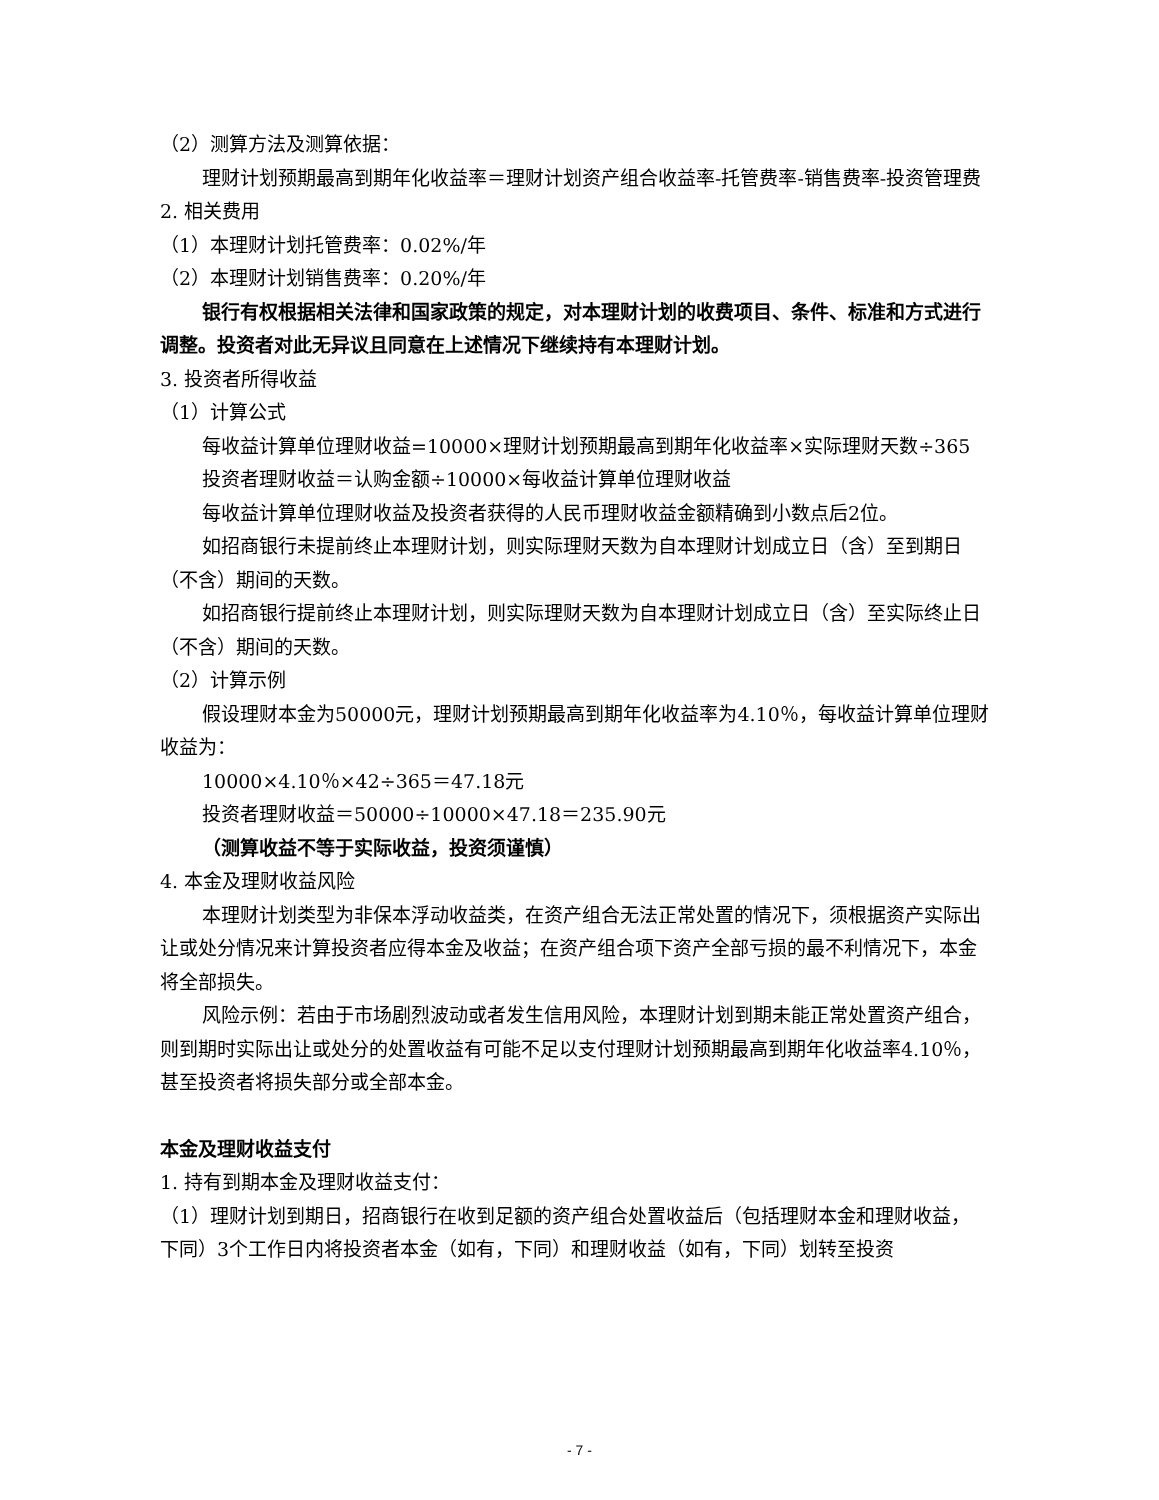（2）测算方法及测算依据：
理财计划预期最高到期年化收益率＝理财计划资产组合收益率-托管费率-销售费率-投资管理费
2. 相关费用
（1）本理财计划托管费率：0.02%/年
（2）本理财计划销售费率：0.20%/年
银行有权根据相关法律和国家政策的规定，对本理财计划的收费项目、条件、标准和方式进行调整。投资者对此无异议且同意在上述情况下继续持有本理财计划。
3. 投资者所得收益
（1）计算公式
每收益计算单位理财收益=10000×理财计划预期最高到期年化收益率×实际理财天数÷365
投资者理财收益＝认购金额÷10000×每收益计算单位理财收益
每收益计算单位理财收益及投资者获得的人民币理财收益金额精确到小数点后2位。
如招商银行未提前终止本理财计划，则实际理财天数为自本理财计划成立日（含）至到期日（不含）期间的天数。
如招商银行提前终止本理财计划，则实际理财天数为自本理财计划成立日（含）至实际终止日（不含）期间的天数。
（2）计算示例
假设理财本金为50000元，理财计划预期最高到期年化收益率为4.10％，每收益计算单位理财收益为：
10000×4.10％×42÷365＝47.18元
投资者理财收益＝50000÷10000×47.18＝235.90元
（测算收益不等于实际收益，投资须谨慎）
4. 本金及理财收益风险
本理财计划类型为非保本浮动收益类，在资产组合无法正常处置的情况下，须根据资产实际出让或处分情况来计算投资者应得本金及收益；在资产组合项下资产全部亏损的最不利情况下，本金将全部损失。
风险示例：若由于市场剧烈波动或者发生信用风险，本理财计划到期未能正常处置资产组合，则到期时实际出让或处分的处置收益有可能不足以支付理财计划预期最高到期年化收益率4.10％，甚至投资者将损失部分或全部本金。
本金及理财收益支付
1. 持有到期本金及理财收益支付：
（1）理财计划到期日，招商银行在收到足额的资产组合处置收益后（包括理财本金和理财收益，下同）3个工作日内将投资者本金（如有，下同）和理财收益（如有，下同）划转至投资
- 7 -